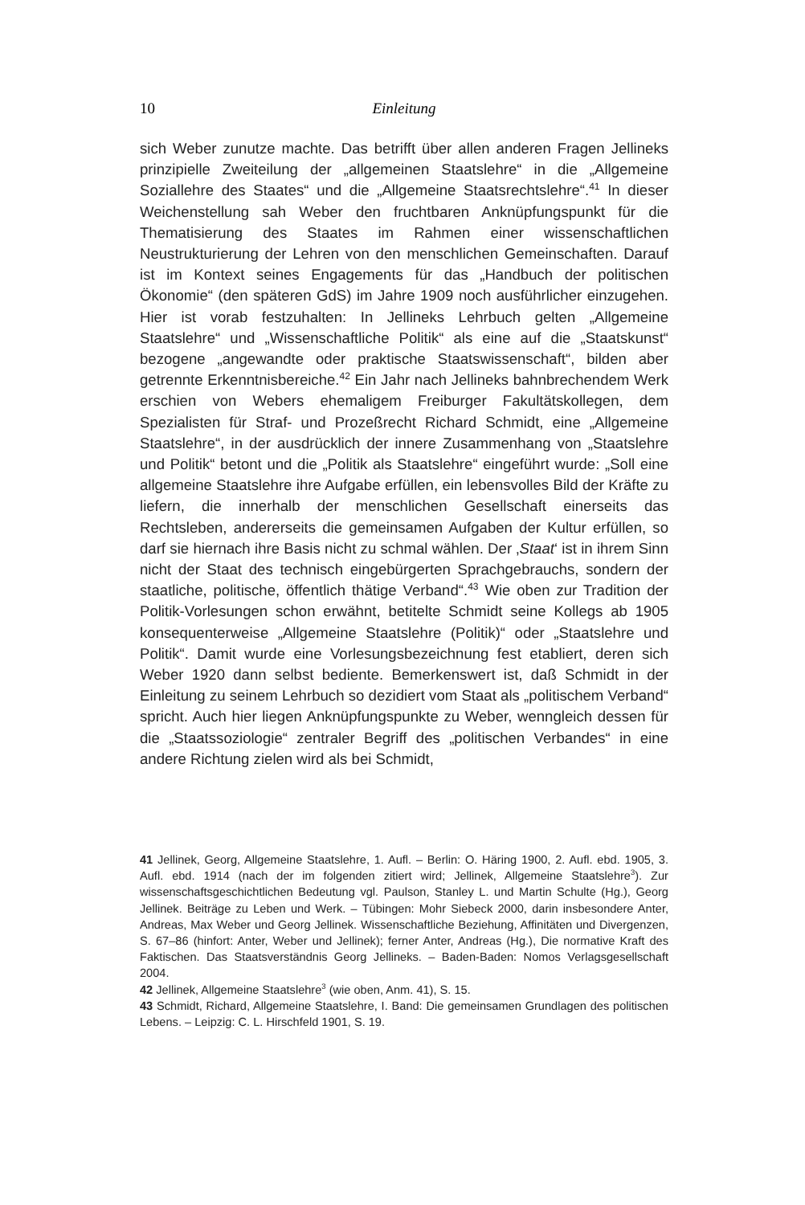10 Einleitung
sich Weber zunutze machte. Das betrifft über allen anderen Fragen Jellineks prinzipielle Zweiteilung der „allgemeinen Staatslehre“ in die „Allgemeine Soziallehre des Staates“ und die „Allgemeine Staatsrechtslehre“.<sup>41</sup> In dieser Weichenstellung sah Weber den fruchtbaren Anknüpfungspunkt für die Thematisierung des Staates im Rahmen einer wissenschaftlichen Neustrukturierung der Lehren von den menschlichen Gemeinschaften. Darauf ist im Kontext seines Engagements für das „Handbuch der politischen Ökonomie“ (den späteren GdS) im Jahre 1909 noch ausführlicher einzugehen. Hier ist vorab festzuhalten: In Jellineks Lehrbuch gelten „Allgemeine Staatslehre“ und „Wissenschaftliche Politik“ als eine auf die „Staatskunst“ bezogene „angewandte oder praktische Staatswissenschaft“, bilden aber getrennte Erkenntnisbereiche.<sup>42</sup> Ein Jahr nach Jellineks bahnbrechendem Werk erschien von Webers ehemaligem Freiburger Fakultätskollegen, dem Spezialisten für Straf- und Prozeßrecht Richard Schmidt, eine „Allgemeine Staatslehre“, in der ausdrücklich der innere Zusammenhang von „Staatslehre und Politik“ betont und die „Politik als Staatslehre“ eingeführt wurde: „Soll eine allgemeine Staatslehre ihre Aufgabe erfüllen, ein lebensvolles Bild der Kräfte zu liefern, die innerhalb der menschlichen Gesellschaft einerseits das Rechtsleben, andererseits die gemeinsamen Aufgaben der Kultur erfüllen, so darf sie hiernach ihre Basis nicht zu schmal wählen. Der ‚Staat‘ ist in ihrem Sinn nicht der Staat des technisch eingebürgerten Sprachgebrauchs, sondern der staatliche, politische, öffentlich thätige Verband“.<sup>43</sup> Wie oben zur Tradition der Politik-Vorlesungen schon erwähnt, betitelte Schmidt seine Kollegs ab 1905 konsequenterweise „Allgemeine Staatslehre (Politik)“ oder „Staatslehre und Politik“. Damit wurde eine Vorlesungsbezeichnung fest etabliert, deren sich Weber 1920 dann selbst bediente. Bemerkenswert ist, daß Schmidt in der Einleitung zu seinem Lehrbuch so dezidiert vom Staat als „politischem Verband“ spricht. Auch hier liegen Anknüpfungspunkte zu Weber, wenngleich dessen für die „Staatssoziologie“ zentraler Begriff des „politischen Verbandes“ in eine andere Richtung zielen wird als bei Schmidt,
41 Jellinek, Georg, Allgemeine Staatslehre, 1. Aufl. – Berlin: O. Häring 1900, 2. Aufl. ebd. 1905, 3. Aufl. ebd. 1914 (nach der im folgenden zitiert wird; Jellinek, Allgemeine Staatslehre<sup>3</sup>). Zur wissenschaftsgeschichtlichen Bedeutung vgl. Paulson, Stanley L. und Martin Schulte (Hg.), Georg Jellinek. Beiträge zu Leben und Werk. – Tübingen: Mohr Siebeck 2000, darin insbesondere Anter, Andreas, Max Weber und Georg Jellinek. Wissenschaftliche Beziehung, Affinitäten und Divergenzen, S. 67–86 (hinfort: Anter, Weber und Jellinek); ferner Anter, Andreas (Hg.), Die normative Kraft des Faktischen. Das Staatsverständnis Georg Jellineks. – Baden-Baden: Nomos Verlagsgesellschaft 2004.
42 Jellinek, Allgemeine Staatslehre<sup>3</sup> (wie oben, Anm. 41), S. 15.
43 Schmidt, Richard, Allgemeine Staatslehre, I. Band: Die gemeinsamen Grundlagen des politischen Lebens. – Leipzig: C. L. Hirschfeld 1901, S. 19.